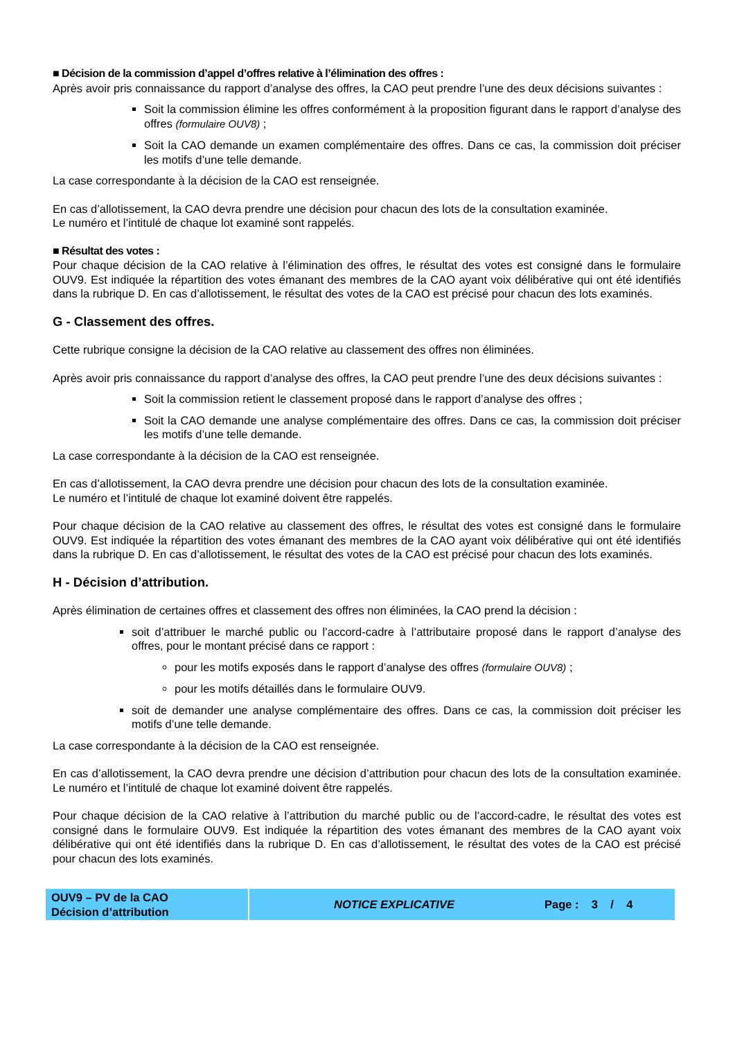■ Décision de la commission d’appel d’offres relative à l’élimination des offres :
Après avoir pris connaissance du rapport d’analyse des offres, la CAO peut prendre l’une des deux décisions suivantes :
Soit la commission élimine les offres conformément à la proposition figurant dans le rapport d’analyse des offres (formulaire OUV8) ;
Soit la CAO demande un examen complémentaire des offres. Dans ce cas, la commission doit préciser les motifs d’une telle demande.
La case correspondante à la décision de la CAO est renseignée.
En cas d’allotissement, la CAO devra prendre une décision pour chacun des lots de la consultation examinée.
Le numéro et l’intitulé de chaque lot examiné sont rappelés.
■ Résultat des votes :
Pour chaque décision de la CAO relative à l’élimination des offres, le résultat des votes est consigné dans le formulaire OUV9. Est indiquée la répartition des votes émanant des membres de la CAO ayant voix délibérative qui ont été identifiés dans la rubrique D. En cas d’allotissement, le résultat des votes de la CAO est précisé pour chacun des lots examinés.
G - Classement des offres.
Cette rubrique consigne la décision de la CAO relative au classement des offres non éliminées.
Après avoir pris connaissance du rapport d’analyse des offres, la CAO peut prendre l’une des deux décisions suivantes :
Soit la commission retient le classement proposé dans le rapport d’analyse des offres ;
Soit la CAO demande une analyse complémentaire des offres. Dans ce cas, la commission doit préciser les motifs d’une telle demande.
La case correspondante à la décision de la CAO est renseignée.
En cas d’allotissement, la CAO devra prendre une décision pour chacun des lots de la consultation examinée.
Le numéro et l’intitulé de chaque lot examiné doivent être rappelés.
Pour chaque décision de la CAO relative au classement des offres, le résultat des votes est consigné dans le formulaire OUV9. Est indiquée la répartition des votes émanant des membres de la CAO ayant voix délibérative qui ont été identifiés dans la rubrique D. En cas d’allotissement, le résultat des votes de la CAO est précisé pour chacun des lots examinés.
H - Décision d’attribution.
Après élimination de certaines offres et classement des offres non éliminées, la CAO prend la décision :
soit d’attribuer le marché public ou l’accord-cadre à l’attributaire proposé dans le rapport d’analyse des offres, pour le montant précisé dans ce rapport :
pour les motifs exposés dans le rapport d’analyse des offres (formulaire OUV8) ;
pour les motifs détaillés dans le formulaire OUV9.
soit de demander une analyse complémentaire des offres. Dans ce cas, la commission doit préciser les motifs d’une telle demande.
La case correspondante à la décision de la CAO est renseignée.
En cas d’allotissement, la CAO devra prendre une décision d’attribution pour chacun des lots de la consultation examinée. Le numéro et l’intitulé de chaque lot examiné doivent être rappelés.
Pour chaque décision de la CAO relative à l’attribution du marché public ou de l’accord-cadre, le résultat des votes est consigné dans le formulaire OUV9. Est indiquée la répartition des votes émanant des membres de la CAO ayant voix délibérative qui ont été identifiés dans la rubrique D. En cas d’allotissement, le résultat des votes de la CAO est précisé pour chacun des lots examinés.
OUV9 – PV de la CAO
Décision d’attribution
NOTICE EXPLICATIVE Page : 3 / 4